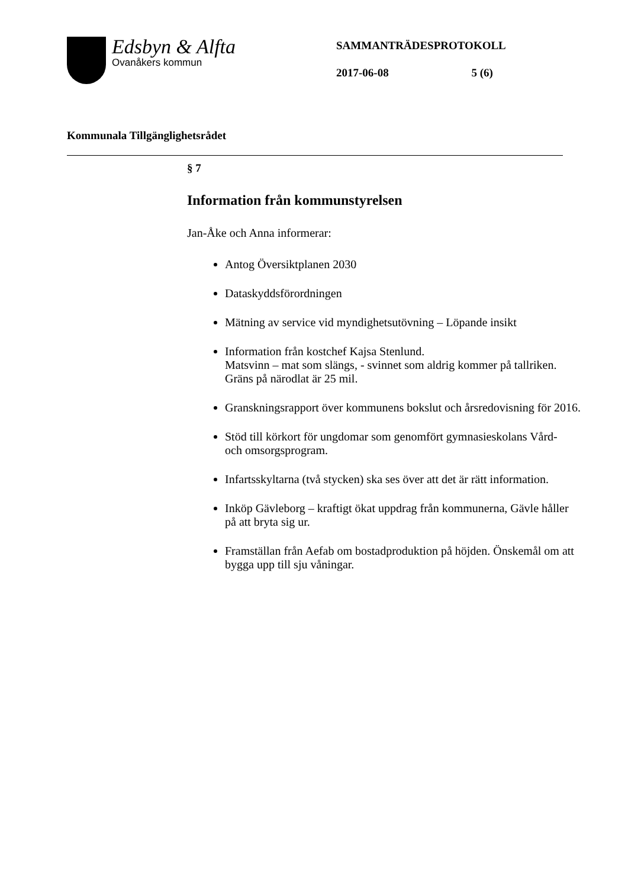Edsbyn & Alfta
Ovanåkers kommun
SAMMANTRÄDESPROTOKOLL
2017-06-08 5 (6)
Kommunala Tillgänglighetsrådet
§ 7
Information från kommunstyrelsen
Jan-Åke och Anna informerar:
Antog Översiktplanen 2030
Dataskyddsförordningen
Mätning av service vid myndighetsutövning – Löpande insikt
Information från kostchef Kajsa Stenlund.
Matsvinn – mat som slängs, - svinnet som aldrig kommer på tallriken.
Gräns på närodlat är 25 mil.
Granskningsrapport över kommunens bokslut och årsredovisning för 2016.
Stöd till körkort för ungdomar som genomfört gymnasieskolans Vård-
och omsorgsprogram.
Infartsskyltarna (två stycken) ska ses över att det är rätt information.
Inköp Gävleborg – kraftigt ökat uppdrag från kommunerna, Gävle håller
på att bryta sig ur.
Framställan från Aefab om bostadproduktion på höjden. Önskemål om att
bygga upp till sju våningar.